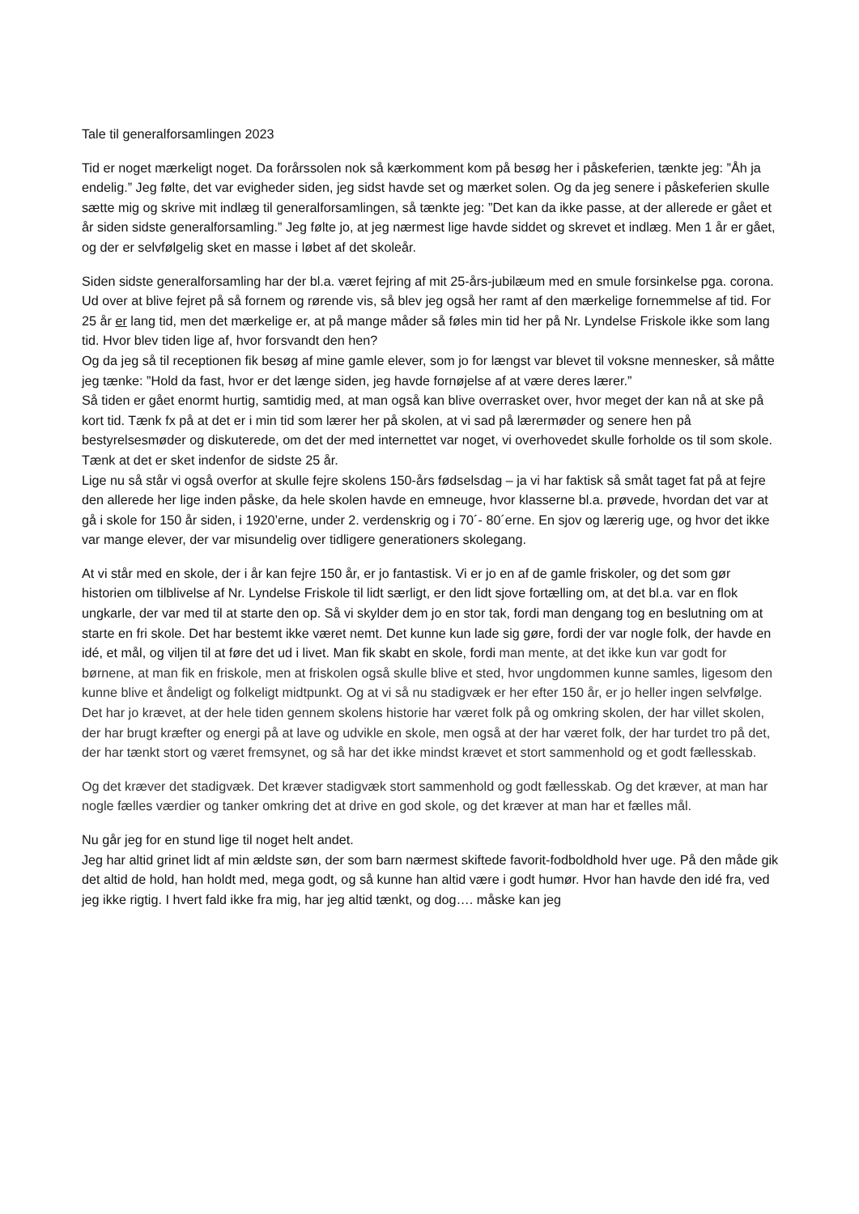Tale til generalforsamlingen 2023
Tid er noget mærkeligt noget. Da forårssolen nok så kærkomment kom på besøg her i påskeferien, tænkte jeg: ”Åh ja endelig.” Jeg følte, det var evigheder siden, jeg sidst havde set og mærket solen. Og da jeg senere i påskeferien skulle sætte mig og skrive mit indlæg til generalforsamlingen, så tænkte jeg: ”Det kan da ikke passe, at der allerede er gået et år siden sidste generalforsamling.” Jeg følte jo, at jeg nærmest lige havde siddet og skrevet et indlæg. Men 1 år er gået, og der er selvfølgelig sket en masse i løbet af det skoleår.
Siden sidste generalforsamling har der bl.a. været fejring af mit 25-års-jubilæum med en smule forsinkelse pga. corona. Ud over at blive fejret på så fornem og rørende vis, så blev jeg også her ramt af den mærkelige fornemmelse af tid. For 25 år er lang tid, men det mærkelige er, at på mange måder så føles min tid her på Nr. Lyndelse Friskole ikke som lang tid. Hvor blev tiden lige af, hvor forsvandt den hen?
Og da jeg så til receptionen fik besøg af mine gamle elever, som jo for længst var blevet til voksne mennesker, så måtte jeg tænke: ”Hold da fast, hvor er det længe siden, jeg havde fornøjelse af at være deres lærer.”
Så tiden er gået enormt hurtig, samtidig med, at man også kan blive overrasket over, hvor meget der kan nå at ske på kort tid. Tænk fx på at det er i min tid som lærer her på skolen, at vi sad på lærermøder og senere hen på bestyrelsesmøder og diskuterede, om det der med internettet var noget, vi overhovedet skulle forholde os til som skole. Tænk at det er sket indenfor de sidste 25 år.
Lige nu så står vi også overfor at skulle fejre skolens 150-års fødselsdag – ja vi har faktisk så småt taget fat på at fejre den allerede her lige inden påske, da hele skolen havde en emneuge, hvor klasserne bl.a. prøvede, hvordan det var at gå i skole for 150 år siden, i 1920’erne, under 2. verdenskrig og i 70´- 80´erne. En sjov og lærerig uge, og hvor det ikke var mange elever, der var misundelig over tidligere generationers skolegang.
At vi står med en skole, der i år kan fejre 150 år, er jo fantastisk. Vi er jo en af de gamle friskoler, og det som gør historien om tilblivelse af Nr. Lyndelse Friskole til lidt særligt, er den lidt sjove fortælling om, at det bl.a. var en flok ungkarle, der var med til at starte den op. Så vi skylder dem jo en stor tak, fordi man dengang tog en beslutning om at starte en fri skole. Det har bestemt ikke været nemt. Det kunne kun lade sig gøre, fordi der var nogle folk, der havde en idé, et mål, og viljen til at føre det ud i livet. Man fik skabt en skole, fordi man mente, at det ikke kun var godt for børnene, at man fik en friskole, men at friskolen også skulle blive et sted, hvor ungdommen kunne samles, ligesom den kunne blive et åndeligt og folkeligt midtpunkt. Og at vi så nu stadigvæk er her efter 150 år, er jo heller ingen selvfølge. Det har jo krævet, at der hele tiden gennem skolens historie har været folk på og omkring skolen, der har villet skolen, der har brugt kræfter og energi på at lave og udvikle en skole, men også at der har været folk, der har turdet tro på det, der har tænkt stort og været fremsynet, og så har det ikke mindst krævet et stort sammenhold og et godt fællesskab.
Og det kræver det stadigvæk. Det kræver stadigvæk stort sammenhold og godt fællesskab. Og det kræver, at man har nogle fælles værdier og tanker omkring det at drive en god skole, og det kræver at man har et fælles mål.
Nu går jeg for en stund lige til noget helt andet.
Jeg har altid grinet lidt af min ældste søn, der som barn nærmest skiftede favorit-fodboldhold hver uge. På den måde gik det altid de hold, han holdt med, mega godt, og så kunne han altid være i godt humør. Hvor han havde den idé fra, ved jeg ikke rigtig. I hvert fald ikke fra mig, har jeg altid tænkt, og dog…. måske kan jeg